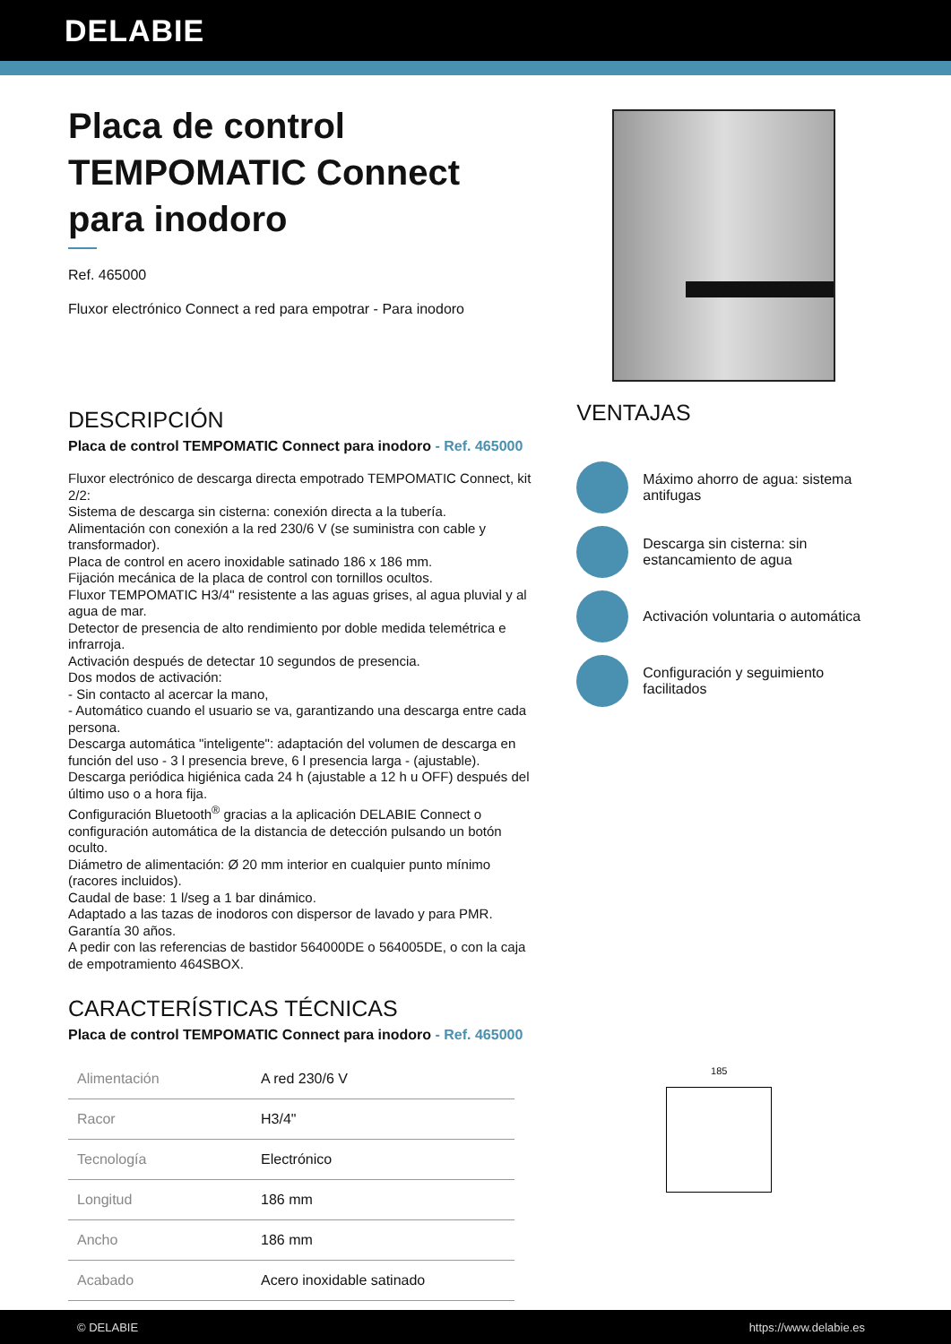DELABIE
Placa de control TEMPOMATIC Connect para inodoro
Ref. 465000
Fluxor electrónico Connect a red para empotrar - Para inodoro
DESCRIPCIÓN
Placa de control TEMPOMATIC Connect para inodoro - Ref. 465000
Fluxor electrónico de descarga directa empotrado TEMPOMATIC Connect, kit 2/2:
Sistema de descarga sin cisterna: conexión directa a la tubería.
Alimentación con conexión a la red 230/6 V (se suministra con cable y transformador).
Placa de control en acero inoxidable satinado 186 x 186 mm.
Fijación mecánica de la placa de control con tornillos ocultos.
Fluxor TEMPOMATIC H3/4" resistente a las aguas grises, al agua pluvial y al agua de mar.
Detector de presencia de alto rendimiento por doble medida telemétrica e infrarroja.
Activación después de detectar 10 segundos de presencia.
Dos modos de activación:
- Sin contacto al acercar la mano,
- Automático cuando el usuario se va, garantizando una descarga entre cada persona.
Descarga automática "inteligente": adaptación del volumen de descarga en función del uso - 3 l presencia breve, 6 l presencia larga - (ajustable).
Descarga periódica higiénica cada 24 h (ajustable a 12 h u OFF) después del último uso o a hora fija.
Configuración Bluetooth<sup>®</sup> gracias a la aplicación DELABIE Connect o configuración automática de la distancia de detección pulsando un botón oculto.
Diámetro de alimentación: Ø 20 mm interior en cualquier punto mínimo (racores incluidos).
Caudal de base: 1 l/seg a 1 bar dinámico.
Adaptado a las tazas de inodoros con dispersor de lavado y para PMR.
Garantía 30 años.
A pedir con las referencias de bastidor 564000DE o 564005DE, o con la caja de empotramiento 464SBOX.
CARACTERÍSTICAS TÉCNICAS
Placa de control TEMPOMATIC Connect para inodoro - Ref. 465000
| Alimentación | A red 230/6 V |
| Racor | H3/4" |
| Tecnología | Electrónico |
| Longitud | 186 mm |
| Ancho | 186 mm |
| Acabado | Acero inoxidable satinado |
VENTAJAS
Máximo ahorro de agua: sistema antifugas
Descarga sin cisterna: sin estancamiento de agua
Activación voluntaria o automática
Configuración y seguimiento facilitados
185
© DELABIE https://www.delabie.es